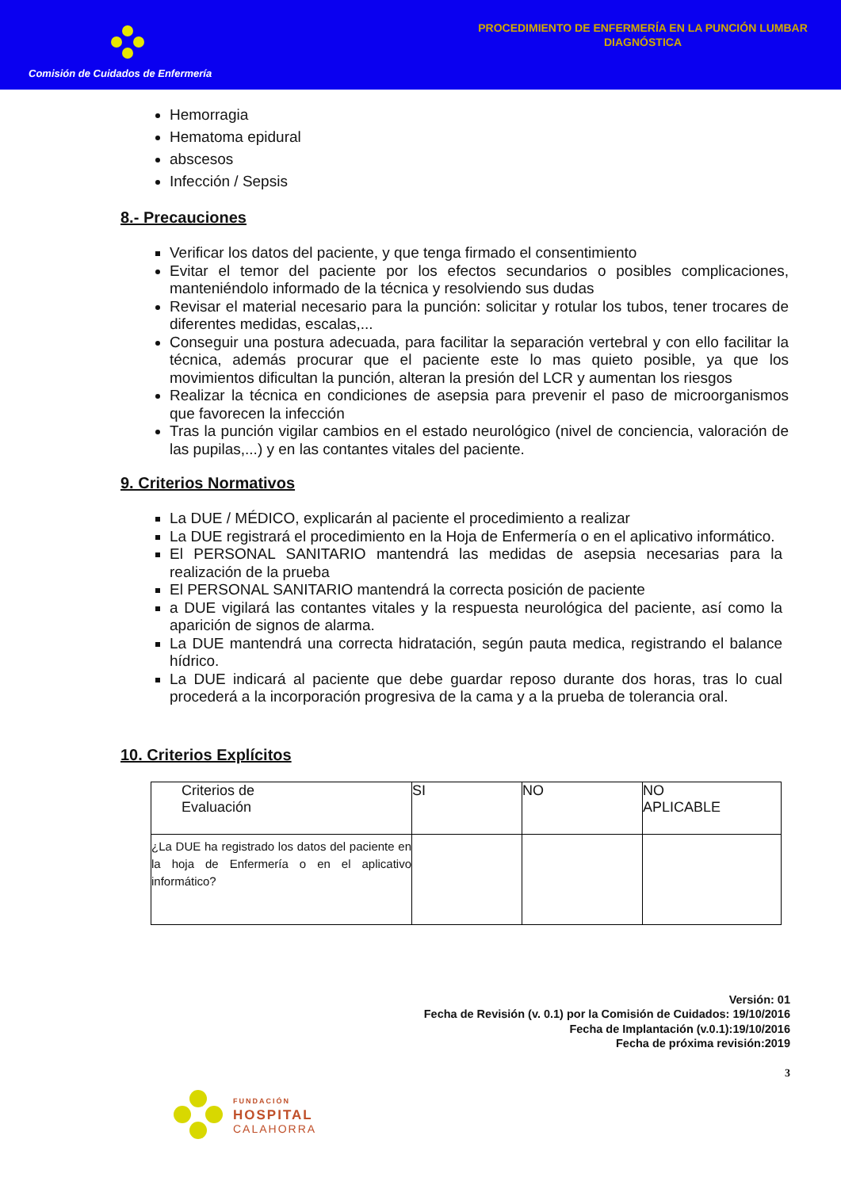Comisión de Cuidados de Enfermería
PROCEDIMIENTO DE ENFERMERÍA EN LA PUNCIÓN LUMBAR
DIAGNÓSTICA
Hemorragia
Hematoma epidural
abscesos
Infección / Sepsis
8.- Precauciones
Verificar los datos del paciente, y que tenga firmado el consentimiento
Evitar el temor del paciente por los efectos secundarios o posibles complicaciones, manteniéndolo informado de la técnica y resolviendo sus dudas
Revisar el material necesario para la punción: solicitar y rotular los tubos, tener trocares de diferentes medidas, escalas,...
Conseguir una postura adecuada, para facilitar la separación vertebral y con ello facilitar la técnica, además procurar que el paciente este lo mas quieto posible, ya que los movimientos dificultan la punción, alteran la presión del LCR y aumentan los riesgos
Realizar la técnica en condiciones de asepsia para prevenir el paso de microorganismos que favorecen la infección
Tras la punción vigilar cambios en el estado neurológico (nivel de conciencia, valoración de las pupilas,...) y en las contantes vitales del paciente.
9. Criterios Normativos
La DUE / MÉDICO, explicarán al paciente el procedimiento a realizar
La DUE registrará el procedimiento en la Hoja de Enfermería o en el aplicativo informático.
El PERSONAL SANITARIO mantendrá las medidas de asepsia necesarias para la realización de la prueba
El PERSONAL SANITARIO mantendrá la correcta posición de paciente
a DUE vigilará las contantes vitales y la respuesta neurológica del paciente, así como la aparición de signos de alarma.
La DUE mantendrá una correcta hidratación, según pauta medica, registrando el balance hídrico.
La DUE indicará al paciente que debe guardar reposo durante dos horas, tras lo cual procederá a la incorporación progresiva de la cama y a la prueba de tolerancia oral.
10. Criterios Explícitos
| Criterios de Evaluación | SI | NO | NO APLICABLE |
| ¿La DUE ha registrado los datos del paciente en la hoja de Enfermería o en el aplicativo informático? | | | |
Versión: 01
Fecha de Revisión (v. 0.1) por la Comisión de Cuidados: 19/10/2016
Fecha de Implantación (v.0.1):19/10/2016
Fecha de próxima revisión:2019
3
FUNDACIÓN
HOSPITAL
CALAHORRA